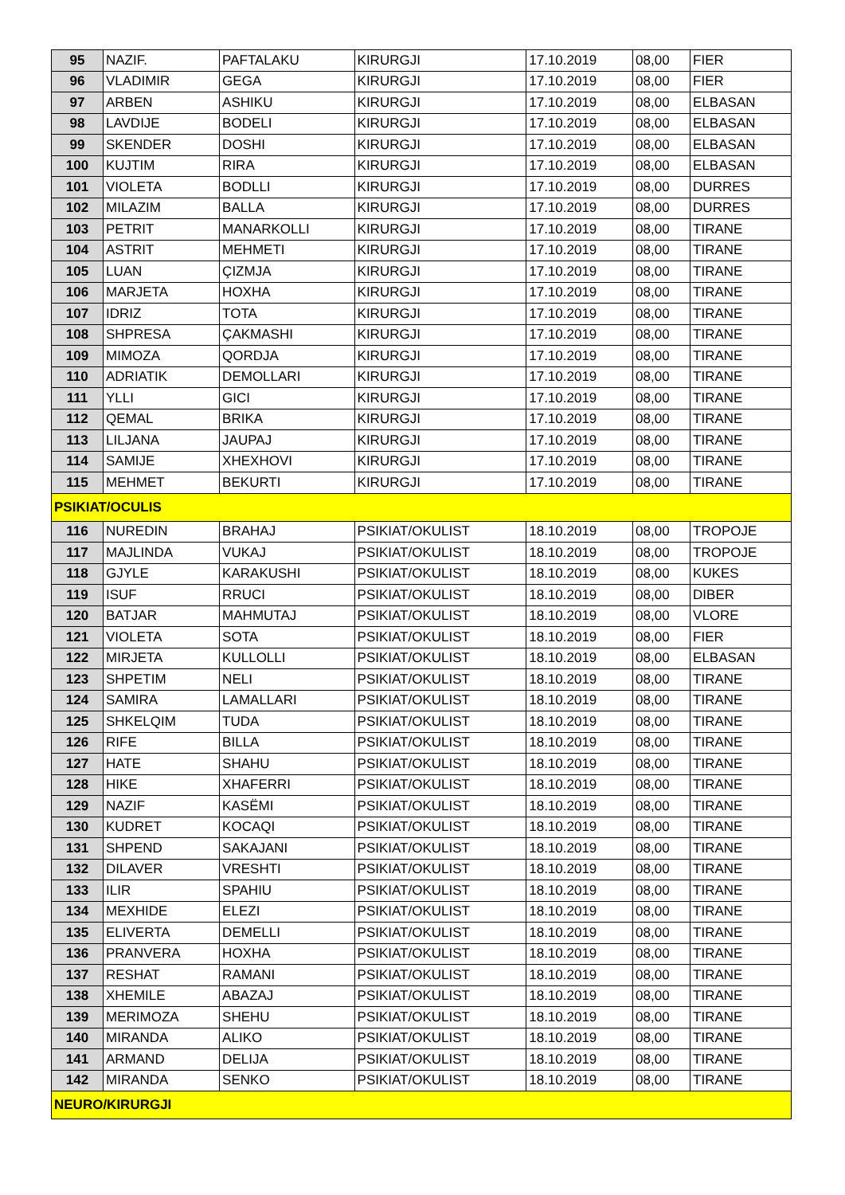| 95 | NAZIF. | PAFTALAKU | KIRURGJI | 17.10.2019 | 08,00 | FIER |
| 96 | VLADIMIR | GEGA | KIRURGJI | 17.10.2019 | 08,00 | FIER |
| 97 | ARBEN | ASHIKU | KIRURGJI | 17.10.2019 | 08,00 | ELBASAN |
| 98 | LAVDIJE | BODELI | KIRURGJI | 17.10.2019 | 08,00 | ELBASAN |
| 99 | SKENDER | DOSHI | KIRURGJI | 17.10.2019 | 08,00 | ELBASAN |
| 100 | KUJTIM | RIRA | KIRURGJI | 17.10.2019 | 08,00 | ELBASAN |
| 101 | VIOLETA | BODLLI | KIRURGJI | 17.10.2019 | 08,00 | DURRES |
| 102 | MILAZIM | BALLA | KIRURGJI | 17.10.2019 | 08,00 | DURRES |
| 103 | PETRIT | MANARKOLLI | KIRURGJI | 17.10.2019 | 08,00 | TIRANE |
| 104 | ASTRIT | MEHMETI | KIRURGJI | 17.10.2019 | 08,00 | TIRANE |
| 105 | LUAN | ÇIZMJA | KIRURGJI | 17.10.2019 | 08,00 | TIRANE |
| 106 | MARJETA | HOXHA | KIRURGJI | 17.10.2019 | 08,00 | TIRANE |
| 107 | IDRIZ | TOTA | KIRURGJI | 17.10.2019 | 08,00 | TIRANE |
| 108 | SHPRESA | ÇAKMASHI | KIRURGJI | 17.10.2019 | 08,00 | TIRANE |
| 109 | MIMOZA | QORDJA | KIRURGJI | 17.10.2019 | 08,00 | TIRANE |
| 110 | ADRIATIK | DEMOLLARI | KIRURGJI | 17.10.2019 | 08,00 | TIRANE |
| 111 | YLLI | GICI | KIRURGJI | 17.10.2019 | 08,00 | TIRANE |
| 112 | QEMAL | BRIKA | KIRURGJI | 17.10.2019 | 08,00 | TIRANE |
| 113 | LILJANA | JAUPAJ | KIRURGJI | 17.10.2019 | 08,00 | TIRANE |
| 114 | SAMIJE | XHEXHOVI | KIRURGJI | 17.10.2019 | 08,00 | TIRANE |
| 115 | MEHMET | BEKURTI | KIRURGJI | 17.10.2019 | 08,00 | TIRANE |
| PSIKIAT/OCULIS | | | | | | |
| 116 | NUREDIN | BRAHAJ | PSIKIAT/OKULIST | 18.10.2019 | 08,00 | TROPOJE |
| 117 | MAJLINDA | VUKAJ | PSIKIAT/OKULIST | 18.10.2019 | 08,00 | TROPOJE |
| 118 | GJYLE | KARAKUSHI | PSIKIAT/OKULIST | 18.10.2019 | 08,00 | KUKES |
| 119 | ISUF | RRUCI | PSIKIAT/OKULIST | 18.10.2019 | 08,00 | DIBER |
| 120 | BATJAR | MAHMUTAJ | PSIKIAT/OKULIST | 18.10.2019 | 08,00 | VLORE |
| 121 | VIOLETA | SOTA | PSIKIAT/OKULIST | 18.10.2019 | 08,00 | FIER |
| 122 | MIRJETA | KULLOLLI | PSIKIAT/OKULIST | 18.10.2019 | 08,00 | ELBASAN |
| 123 | SHPETIM | NELI | PSIKIAT/OKULIST | 18.10.2019 | 08,00 | TIRANE |
| 124 | SAMIRA | LAMALLARI | PSIKIAT/OKULIST | 18.10.2019 | 08,00 | TIRANE |
| 125 | SHKELQIM | TUDA | PSIKIAT/OKULIST | 18.10.2019 | 08,00 | TIRANE |
| 126 | RIFE | BILLA | PSIKIAT/OKULIST | 18.10.2019 | 08,00 | TIRANE |
| 127 | HATE | SHAHU | PSIKIAT/OKULIST | 18.10.2019 | 08,00 | TIRANE |
| 128 | HIKE | XHAFERRI | PSIKIAT/OKULIST | 18.10.2019 | 08,00 | TIRANE |
| 129 | NAZIF | KASËMI | PSIKIAT/OKULIST | 18.10.2019 | 08,00 | TIRANE |
| 130 | KUDRET | KOCAQI | PSIKIAT/OKULIST | 18.10.2019 | 08,00 | TIRANE |
| 131 | SHPEND | SAKAJANI | PSIKIAT/OKULIST | 18.10.2019 | 08,00 | TIRANE |
| 132 | DILAVER | VRESHTI | PSIKIAT/OKULIST | 18.10.2019 | 08,00 | TIRANE |
| 133 | ILIR | SPAHIU | PSIKIAT/OKULIST | 18.10.2019 | 08,00 | TIRANE |
| 134 | MEXHIDE | ELEZI | PSIKIAT/OKULIST | 18.10.2019 | 08,00 | TIRANE |
| 135 | ELIVERTA | DEMELLI | PSIKIAT/OKULIST | 18.10.2019 | 08,00 | TIRANE |
| 136 | PRANVERA | HOXHA | PSIKIAT/OKULIST | 18.10.2019 | 08,00 | TIRANE |
| 137 | RESHAT | RAMANI | PSIKIAT/OKULIST | 18.10.2019 | 08,00 | TIRANE |
| 138 | XHEMILE | ABAZAJ | PSIKIAT/OKULIST | 18.10.2019 | 08,00 | TIRANE |
| 139 | MERIMOZA | SHEHU | PSIKIAT/OKULIST | 18.10.2019 | 08,00 | TIRANE |
| 140 | MIRANDA | ALIKO | PSIKIAT/OKULIST | 18.10.2019 | 08,00 | TIRANE |
| 141 | ARMAND | DELIJA | PSIKIAT/OKULIST | 18.10.2019 | 08,00 | TIRANE |
| 142 | MIRANDA | SENKO | PSIKIAT/OKULIST | 18.10.2019 | 08,00 | TIRANE |
| NEURO/KIRURGJI | | | | | | |